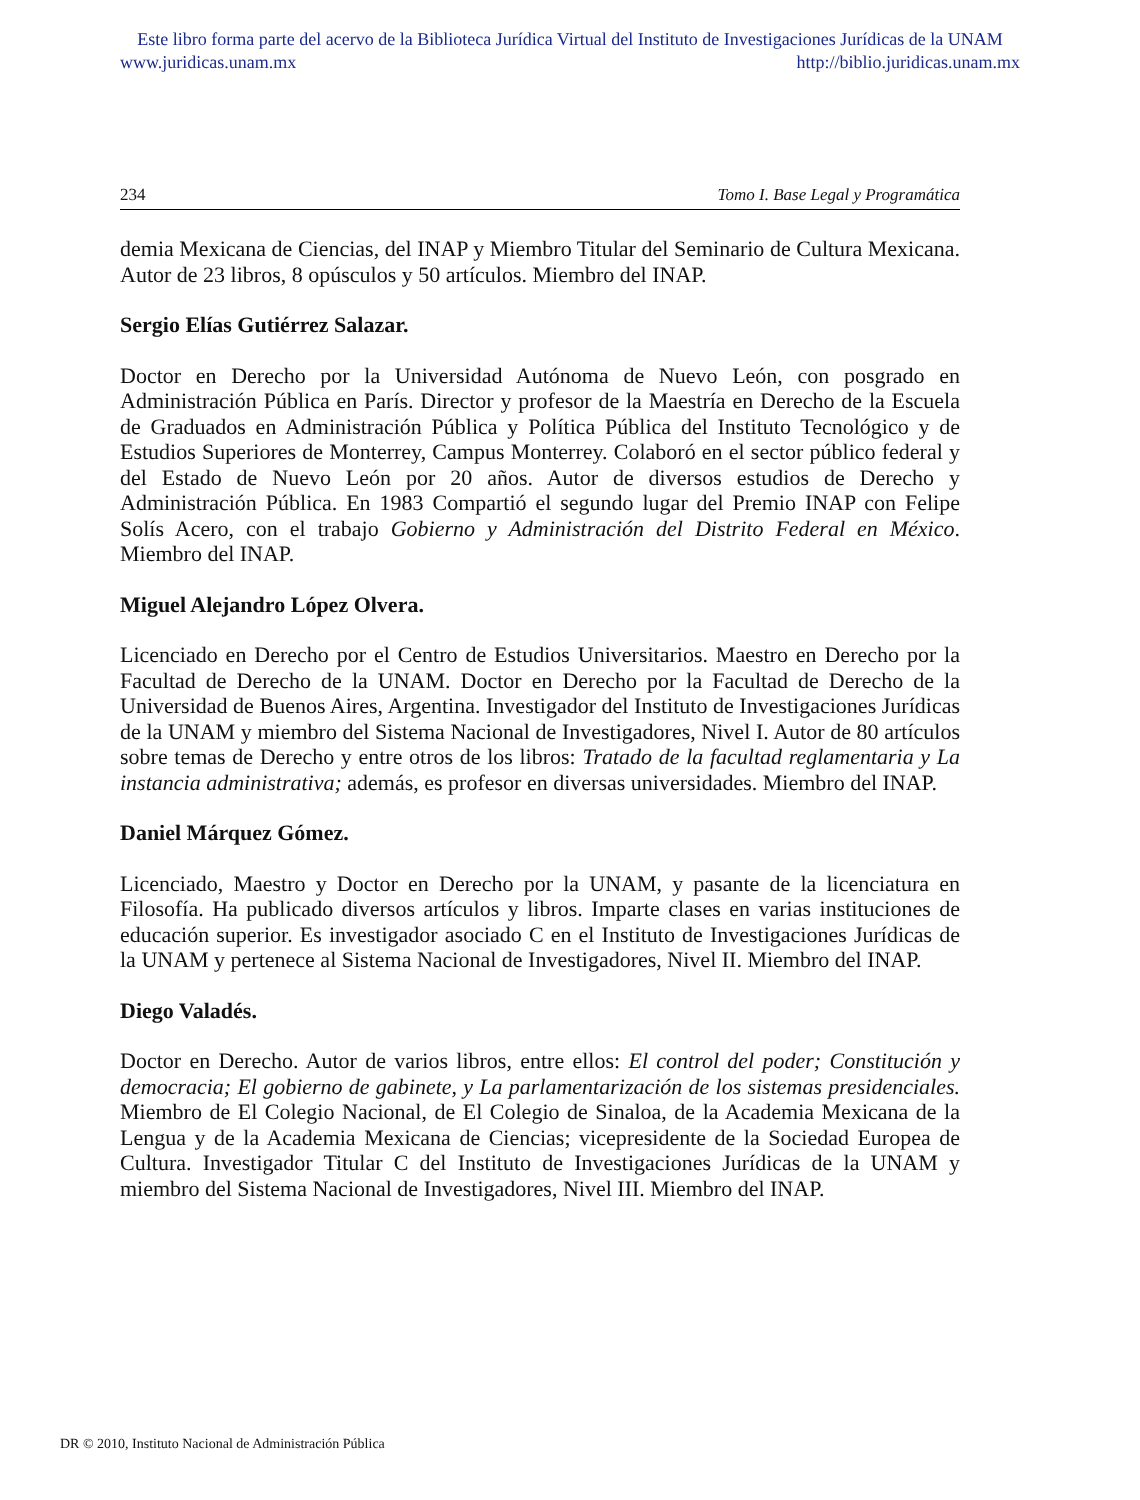Este libro forma parte del acervo de la Biblioteca Jurídica Virtual del Instituto de Investigaciones Jurídicas de la UNAM
www.juridicas.unam.mx http://biblio.juridicas.unam.mx
234 Tomo I. Base Legal y Programática
demia Mexicana de Ciencias, del INAP y Miembro Titular del Seminario de Cultura Mexicana. Autor de 23 libros, 8 opúsculos y 50 artículos. Miembro del INAP.
Sergio Elías Gutiérrez Salazar.
Doctor en Derecho por la Universidad Autónoma de Nuevo León, con posgrado en Administración Pública en París. Director y profesor de la Maestría en Derecho de la Escuela de Graduados en Administración Pública y Política Pública del Instituto Tecnológico y de Estudios Superiores de Monterrey, Campus Monterrey. Colaboró en el sector público federal y del Estado de Nuevo León por 20 años. Autor de diversos estudios de Derecho y Administración Pública. En 1983 Compartió el segundo lugar del Premio INAP con Felipe Solís Acero, con el trabajo Gobierno y Administración del Distrito Federal en México. Miembro del INAP.
Miguel Alejandro López Olvera.
Licenciado en Derecho por el Centro de Estudios Universitarios. Maestro en Derecho por la Facultad de Derecho de la UNAM. Doctor en Derecho por la Facultad de Derecho de la Universidad de Buenos Aires, Argentina. Investigador del Instituto de Investigaciones Jurídicas de la UNAM y miembro del Sistema Nacional de Investigadores, Nivel I. Autor de 80 artículos sobre temas de Derecho y entre otros de los libros: Tratado de la facultad reglamentaria y La instancia administrativa; además, es profesor en diversas universidades. Miembro del INAP.
Daniel Márquez Gómez.
Licenciado, Maestro y Doctor en Derecho por la UNAM, y pasante de la licenciatura en Filosofía. Ha publicado diversos artículos y libros. Imparte clases en varias instituciones de educación superior. Es investigador asociado C en el Instituto de Investigaciones Jurídicas de la UNAM y pertenece al Sistema Nacional de Investigadores, Nivel II. Miembro del INAP.
Diego Valadés.
Doctor en Derecho. Autor de varios libros, entre ellos: El control del poder; Constitución y democracia; El gobierno de gabinete, y La parlamentarización de los sistemas presidenciales. Miembro de El Colegio Nacional, de El Colegio de Sinaloa, de la Academia Mexicana de la Lengua y de la Academia Mexicana de Ciencias; vicepresidente de la Sociedad Europea de Cultura. Investigador Titular C del Instituto de Investigaciones Jurídicas de la UNAM y miembro del Sistema Nacional de Investigadores, Nivel III. Miembro del INAP.
DR © 2010, Instituto Nacional de Administración Pública